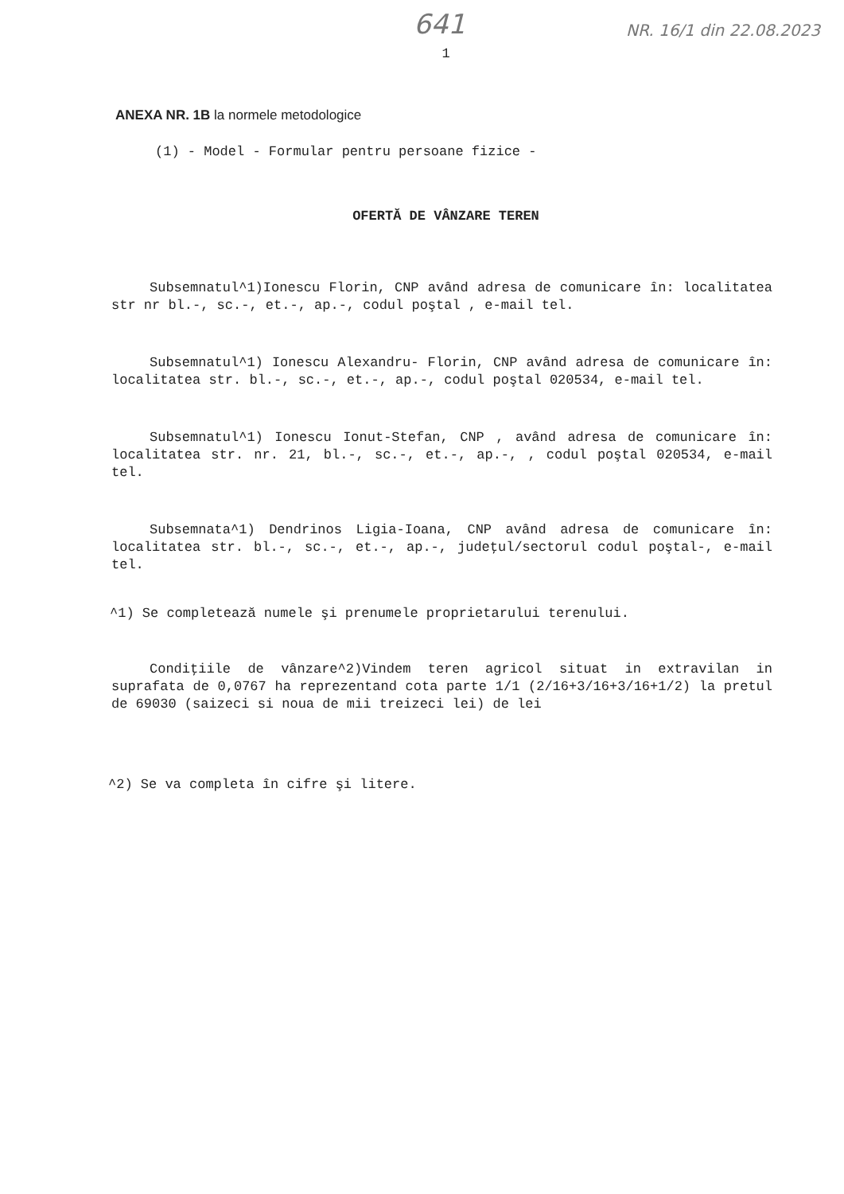641 NR. 16/1 din 22.08.2023
1
ANEXA NR. 1B la normele metodologice
(1) - Model - Formular pentru persoane fizice -
OFERTĂ DE VÂNZARE TEREN
Subsemnatul^1)Ionescu Florin, CNP având adresa de comunicare în: localitatea str nr bl.-, sc.-, et.-, ap.-, codul poştal , e-mail tel.
Subsemnatul^1) Ionescu Alexandru- Florin, CNP având adresa de comunicare în: localitatea str. bl.-, sc.-, et.-, ap.-, codul poştal 020534, e-mail tel.
Subsemnatul^1) Ionescu Ionut-Stefan, CNP , având adresa de comunicare în: localitatea str. nr. 21, bl.-, sc.-, et.-, ap.-, , codul poştal 020534, e-mail tel.
Subsemnata^1) Dendrinos Ligia-Ioana, CNP având adresa de comunicare în: localitatea str. bl.-, sc.-, et.-, ap.-, judeţul/sectorul codul poştal-, e-mail tel.
^1) Se completează numele şi prenumele proprietarului terenului.
Condiţiile de vânzare^2)Vindem teren agricol situat in extravilan in suprafata de 0,0767 ha reprezentand cota parte 1/1 (2/16+3/16+3/16+1/2) la pretul de 69030 (saizeci si noua de mii treizeci lei) de lei
^2) Se va completa în cifre şi litere.